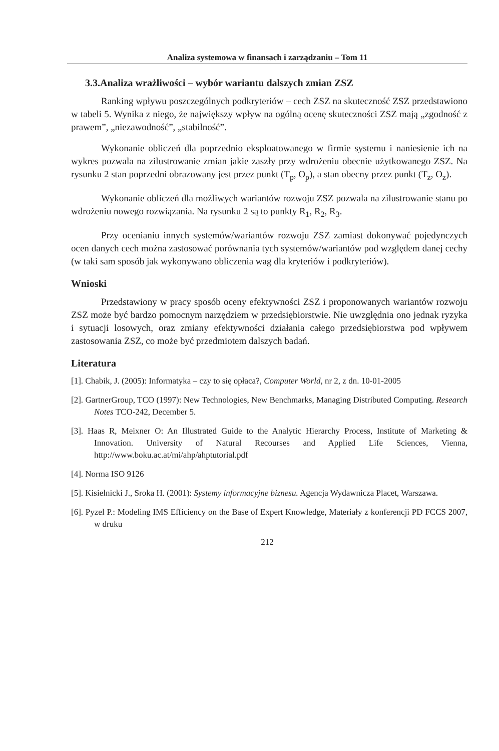Analiza systemowa w finansach i zarządzaniu – Tom 11
3.3.Analiza wrażliwości – wybór wariantu dalszych zmian ZSZ
Ranking wpływu poszczególnych podkryteriów – cech ZSZ na skuteczność ZSZ przedstawiono w tabeli 5. Wynika z niego, że największy wpływ na ogólną ocenę skuteczności ZSZ mają „zgodność z prawem”, „niezawodność”, „stabilność”.
Wykonanie obliczeń dla poprzednio eksploatowanego w firmie systemu i naniesienie ich na wykres pozwala na zilustrowanie zmian jakie zaszły przy wdrożeniu obecnie użytkowanego ZSZ. Na rysunku 2 stan poprzedni obrazowany jest przez punkt (T<sub>p</sub>, O<sub>p</sub>), a stan obecny przez punkt (T<sub>z</sub>, O<sub>z</sub>).
Wykonanie obliczeń dla możliwych wariantów rozwoju ZSZ pozwala na zilustrowanie stanu po wdrożeniu nowego rozwiązania. Na rysunku 2 są to punkty R<sub>1</sub>, R<sub>2</sub>, R<sub>3</sub>.
Przy ocenianiu innych systemów/wariantów rozwoju ZSZ zamiast dokonywać pojedynczych ocen danych cech można zastosować porównania tych systemów/wariantów pod względem danej cechy (w taki sam sposób jak wykonywano obliczenia wag dla kryteriów i podkryteriów).
Wnioski
Przedstawiony w pracy sposób oceny efektywności ZSZ i proponowanych wariantów rozwoju ZSZ może być bardzo pomocnym narzędziem w przedsiębiorstwie. Nie uwzględnia ono jednak ryzyka i sytuacji losowych, oraz zmiany efektywności działania całego przedsiębiorstwa pod wpływem zastosowania ZSZ, co może być przedmiotem dalszych badań.
Literatura
[1]. Chabik, J. (2005): Informatyka – czy to się opłaca?, Computer World, nr 2, z dn. 10-01-2005
[2]. GartnerGroup, TCO (1997): New Technologies, New Benchmarks, Managing Distributed Computing. Research Notes TCO-242, December 5.
[3]. Haas R, Meixner O: An Illustrated Guide to the Analytic Hierarchy Process, Institute of Marketing & Innovation. University of Natural Recourses and Applied Life Sciences, Vienna, http://www.boku.ac.at/mi/ahp/ahptutorial.pdf
[4]. Norma ISO 9126
[5]. Kisielnicki J., Sroka H. (2001): Systemy informacyjne biznesu. Agencja Wydawnicza Placet, Warszawa.
[6]. Pyzel P.: Modeling IMS Efficiency on the Base of Expert Knowledge, Materiały z konferencji PD FCCS 2007, w druku
212